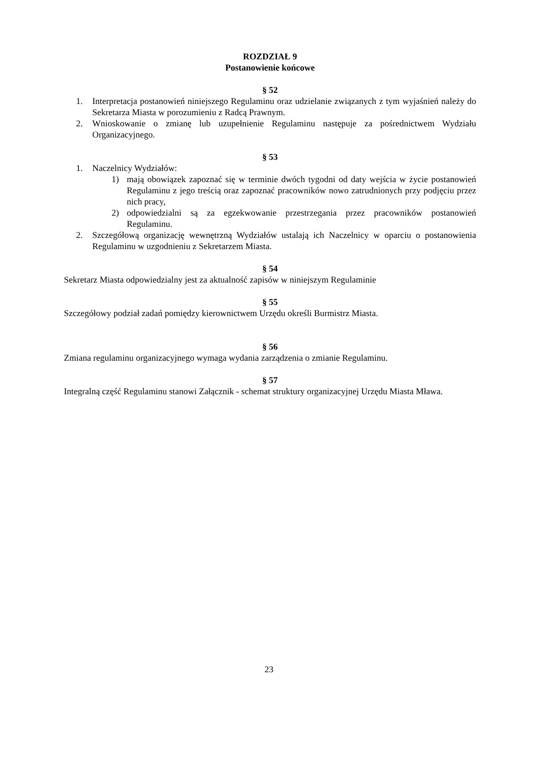ROZDZIAŁ 9
Postanowienie końcowe
§ 52
1. Interpretacja postanowień niniejszego Regulaminu oraz udzielanie związanych z tym wyjaśnień należy do Sekretarza Miasta w porozumieniu z Radcą Prawnym.
2. Wnioskowanie o zmianę lub uzupełnienie Regulaminu następuje za pośrednictwem Wydziału Organizacyjnego.
§ 53
1. Naczelnicy Wydziałów:
1) mają obowiązek zapoznać się w terminie dwóch tygodni od daty wejścia w życie postanowień Regulaminu z jego treścią oraz zapoznać pracowników nowo zatrudnionych przy podjęciu przez nich pracy,
2) odpowiedzialni są za egzekwowanie przestrzegania przez pracowników postanowień Regulaminu.
2. Szczegółową organizację wewnętrzną Wydziałów ustalają ich Naczelnicy w oparciu o postanowienia Regulaminu w uzgodnieniu z Sekretarzem Miasta.
§ 54
Sekretarz Miasta odpowiedzialny jest za aktualność zapisów w niniejszym Regulaminie
§ 55
Szczegółowy podział zadań pomiędzy kierownictwem Urzędu określi Burmistrz Miasta.
§ 56
Zmiana regulaminu organizacyjnego wymaga wydania zarządzenia o zmianie Regulaminu.
§ 57
Integralną część Regulaminu stanowi Załącznik - schemat struktury organizacyjnej Urzędu Miasta Mława.
23